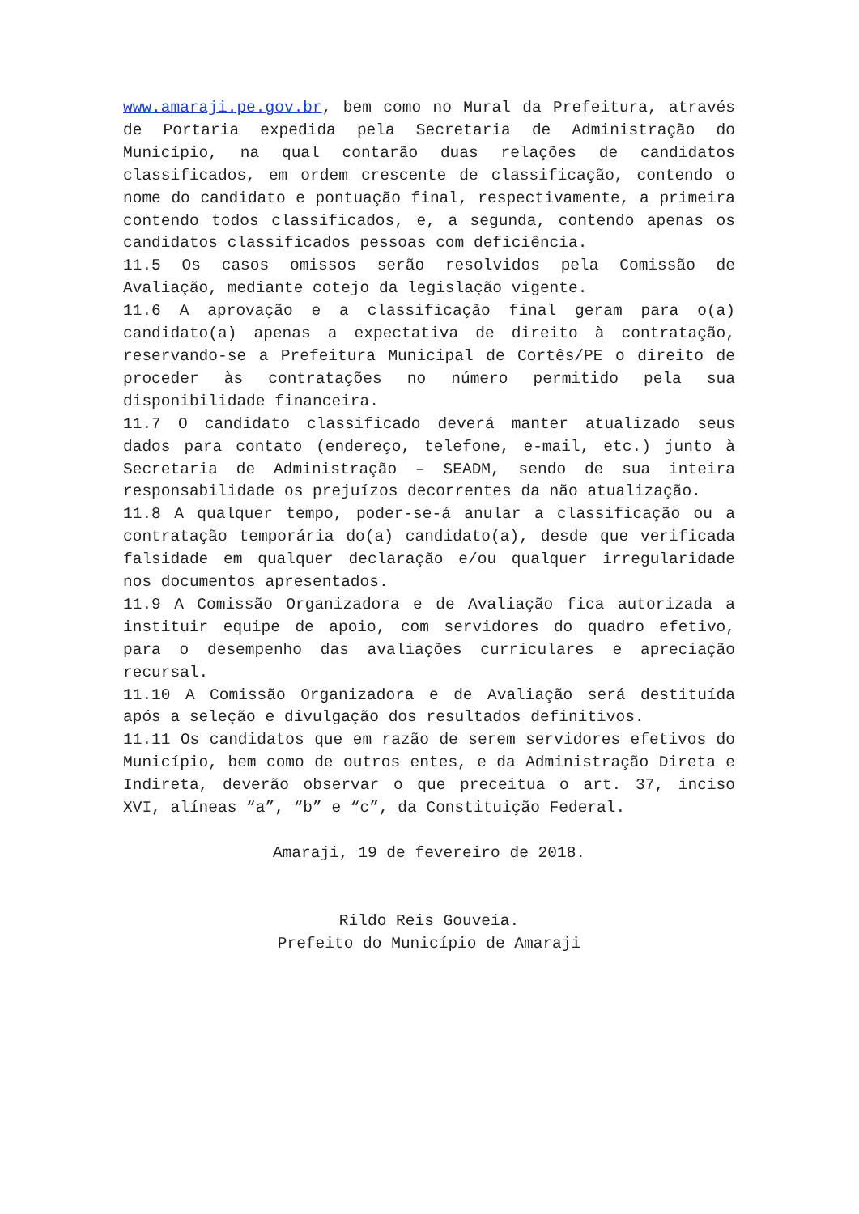www.amaraji.pe.gov.br, bem como no Mural da Prefeitura, através de Portaria expedida pela Secretaria de Administração do Município, na qual contarão duas relações de candidatos classificados, em ordem crescente de classificação, contendo o nome do candidato e pontuação final, respectivamente, a primeira contendo todos classificados, e, a segunda, contendo apenas os candidatos classificados pessoas com deficiência.
11.5 Os casos omissos serão resolvidos pela Comissão de Avaliação, mediante cotejo da legislação vigente.
11.6 A aprovação e a classificação final geram para o(a) candidato(a) apenas a expectativa de direito à contratação, reservando-se a Prefeitura Municipal de Cortês/PE o direito de proceder às contratações no número permitido pela sua disponibilidade financeira.
11.7 O candidato classificado deverá manter atualizado seus dados para contato (endereço, telefone, e-mail, etc.) junto à Secretaria de Administração – SEADM, sendo de sua inteira responsabilidade os prejuízos decorrentes da não atualização.
11.8 A qualquer tempo, poder-se-á anular a classificação ou a contratação temporária do(a) candidato(a), desde que verificada falsidade em qualquer declaração e/ou qualquer irregularidade nos documentos apresentados.
11.9 A Comissão Organizadora e de Avaliação fica autorizada a instituir equipe de apoio, com servidores do quadro efetivo, para o desempenho das avaliações curriculares e apreciação recursal.
11.10 A Comissão Organizadora e de Avaliação será destituída após a seleção e divulgação dos resultados definitivos.
11.11 Os candidatos que em razão de serem servidores efetivos do Município, bem como de outros entes, e da Administração Direta e Indireta, deverão observar o que preceitua o art. 37, inciso XVI, alíneas “a”, “b” e “c”, da Constituição Federal.
Amaraji, 19 de fevereiro de 2018.
Rildo Reis Gouveia.
Prefeito do Município de Amaraji